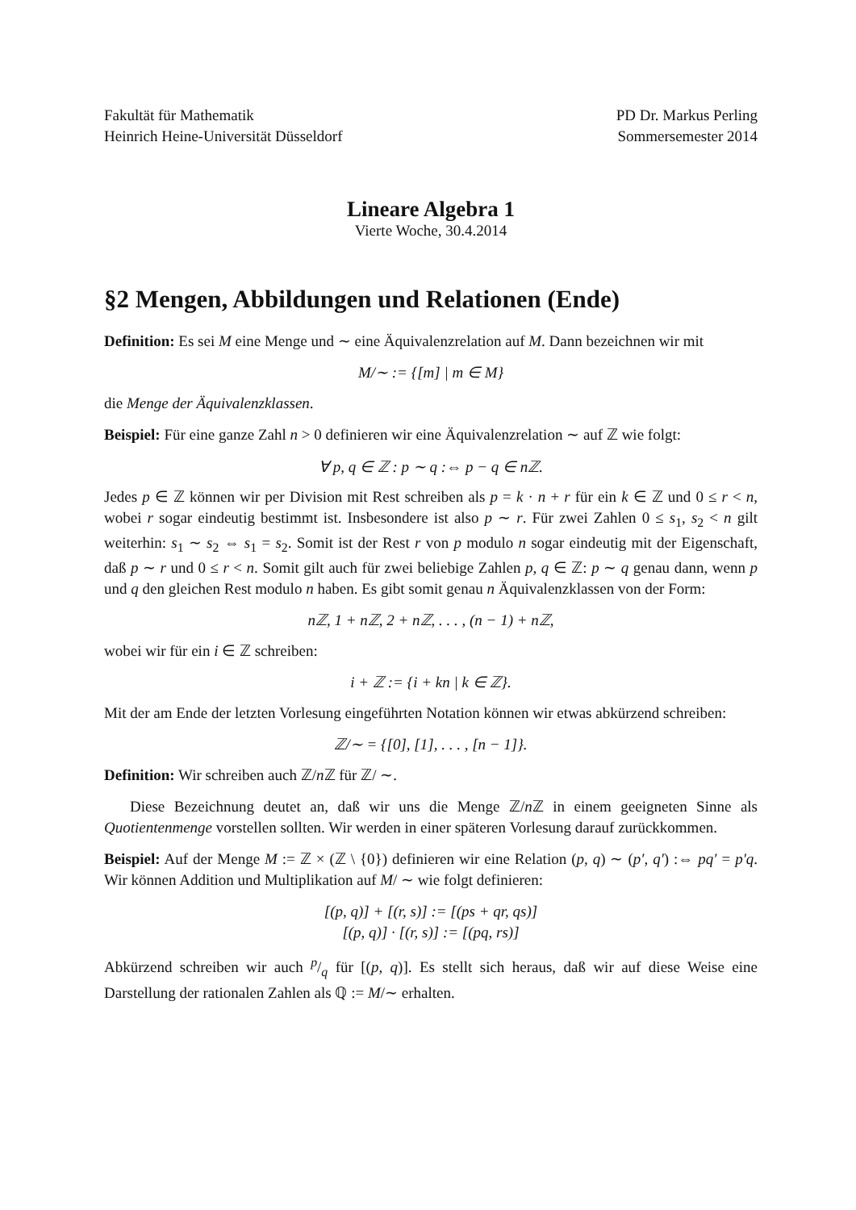Fakultät für Mathematik
Heinrich Heine-Universität Düsseldorf
PD Dr. Markus Perling
Sommersemester 2014
Lineare Algebra 1
Vierte Woche, 30.4.2014
§2 Mengen, Abbildungen und Relationen (Ende)
Definition: Es sei M eine Menge und ∼ eine Äquivalenzrelation auf M. Dann bezeichnen wir mit
M/∼ := {[m] | m ∈ M}
die Menge der Äquivalenzklassen.
Beispiel: Für eine ganze Zahl n > 0 definieren wir eine Äquivalenzrelation ∼ auf ℤ wie folgt:
∀ p, q ∈ ℤ : p ∼ q :⇔ p − q ∈ nℤ.
Jedes p ∈ ℤ können wir per Division mit Rest schreiben als p = k · n + r für ein k ∈ ℤ und 0 ≤ r < n, wobei r sogar eindeutig bestimmt ist. Insbesondere ist also p ∼ r. Für zwei Zahlen 0 ≤ s<sub>1</sub>, s<sub>2</sub> < n gilt weiterhin: s<sub>1</sub> ∼ s<sub>2</sub> ⇔ s<sub>1</sub> = s<sub>2</sub>. Somit ist der Rest r von p modulo n sogar eindeutig mit der Eigenschaft, daß p ∼ r und 0 ≤ r < n. Somit gilt auch für zwei beliebige Zahlen p, q ∈ ℤ: p ∼ q genau dann, wenn p und q den gleichen Rest modulo n haben. Es gibt somit genau n Äquivalenzklassen von der Form:
nℤ, 1 + nℤ, 2 + nℤ, . . . , (n − 1) + nℤ,
wobei wir für ein i ∈ ℤ schreiben:
i + ℤ := {i + kn | k ∈ ℤ}.
Mit der am Ende der letzten Vorlesung eingeführten Notation können wir etwas abkürzend schreiben:
ℤ/∼ = {[0], [1], . . . , [n − 1]}.
Definition: Wir schreiben auch ℤ/n ℤ für ℤ/ ∼.
Diese Bezeichnung deutet an, daß wir uns die Menge ℤ/n ℤ in einem geeigneten Sinne als Quotientenmenge vorstellen sollten. Wir werden in einer späteren Vorlesung darauf zurückkommen.
Beispiel: Auf der Menge M := ℤ × (ℤ \ {0}) definieren wir eine Relation (p, q) ∼ (p′, q′) :⇔ pq′ = p′q. Wir können Addition und Multiplikation auf M/ ∼ wie folgt definieren:
[(p, q)] + [(r, s)] := [(ps + qr, qs)]
[(p, q)] · [(r, s)] := [(pq, rs)]
Abkürzend schreiben wir auch p/q für [(p, q)]. Es stellt sich heraus, daß wir auf diese Weise eine Darstellung der rationalen Zahlen als ℚ := M/∼ erhalten.